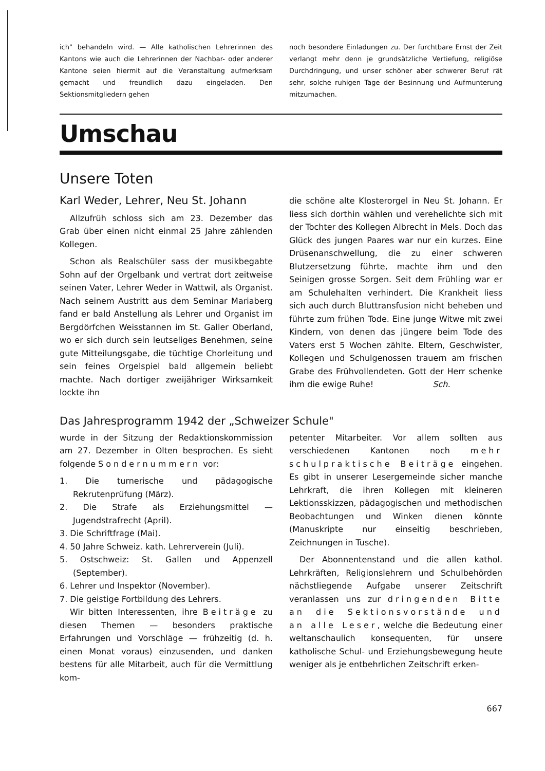ich" behandeln wird. — Alle katholischen Lehrerinnen des Kantons wie auch die Lehrerinnen der Nachbar- oder anderer Kantone seien hiermit auf die Veranstaltung aufmerksam gemacht und freundlich dazu eingeladen. Den Sektionsmitgliedern gehen
noch besondere Einladungen zu. Der furchtbare Ernst der Zeit verlangt mehr denn je grundsätzliche Vertiefung, religiöse Durchdringung, und unser schöner aber schwerer Beruf rät sehr, solche ruhigen Tage der Besinnung und Aufmunterung mitzumachen.
Umschau
Unsere Toten
Karl Weder, Lehrer, Neu St. Johann
Allzufrüh schloss sich am 23. Dezember das Grab über einen nicht einmal 25 Jahre zählenden Kollegen.
Schon als Realschüler sass der musikbegabte Sohn auf der Orgelbank und vertrat dort zeitweise seinen Vater, Lehrer Weder in Wattwil, als Organist. Nach seinem Austritt aus dem Seminar Mariaberg fand er bald Anstellung als Lehrer und Organist im Bergdörfchen Weisstannen im St. Galler Oberland, wo er sich durch sein leutseliges Benehmen, seine gute Mitteilungsgabe, die tüchtige Chorleitung und sein feines Orgelspiel bald allgemein beliebt machte. Nach dortiger zweijähriger Wirksamkeit lockte ihn
die schöne alte Klosterorgel in Neu St. Johann. Er liess sich dorthin wählen und verehelichte sich mit der Tochter des Kollegen Albrecht in Mels. Doch das Glück des jungen Paares war nur ein kurzes. Eine Drüsenanschwellung, die zu einer schweren Blutzersetzung führte, machte ihm und den Seinigen grosse Sorgen. Seit dem Frühling war er am Schulehalten verhindert. Die Krankheit liess sich auch durch Bluttransfusion nicht beheben und führte zum frühen Tode. Eine junge Witwe mit zwei Kindern, von denen das jüngere beim Tode des Vaters erst 5 Wochen zählte. Eltern, Geschwister, Kollegen und Schulgenossen trauern am frischen Grabe des Frühvollendeten. Gott der Herr schenke ihm die ewige Ruhe! Sch.
Das Jahresprogramm 1942 der „Schweizer Schule"
wurde in der Sitzung der Redaktionskommission am 27. Dezember in Olten besprochen. Es sieht folgende Sondernummern vor:
1. Die turnerische und pädagogische Rekrutenprüfung (März).
2. Die Strafe als Erziehungsmittel — Jugendstrafrecht (April).
3. Die Schriftfrage (Mai).
4. 50 Jahre Schweiz. kath. Lehrerverein (Juli).
5. Ostschweiz: St. Gallen und Appenzell (September).
6. Lehrer und Inspektor (November).
7. Die geistige Fortbildung des Lehrers.
Wir bitten Interessenten, ihre Beiträge zu diesen Themen — besonders praktische Erfahrungen und Vorschläge — frühzeitig (d. h. einen Monat voraus) einzusenden, und danken bestens für alle Mitarbeit, auch für die Vermittlung kom-
petenter Mitarbeiter. Vor allem sollten aus verschiedenen Kantonen noch mehr schulpraktische Beiträge eingehen. Es gibt in unserer Lesergemeinde sicher manche Lehrkraft, die ihren Kollegen mit kleineren Lektionsskizzen, pädagogischen und methodischen Beobachtungen und Winken dienen könnte (Manuskripte nur einseitig beschrieben, Zeichnungen in Tusche).
Der Abonnentenstand und die allen kathol. Lehrkräften, Religionslehrern und Schulbehörden nächstliegende Aufgabe unserer Zeitschrift veranlassen uns zur dringenden Bitte an die Sektionsvorstände und an alle Leser, welche die Bedeutung einer weltanschaulich konsequenten, für unsere katholische Schul- und Erziehungsbewegung heute weniger als je entbehrlichen Zeitschrift erken-
667